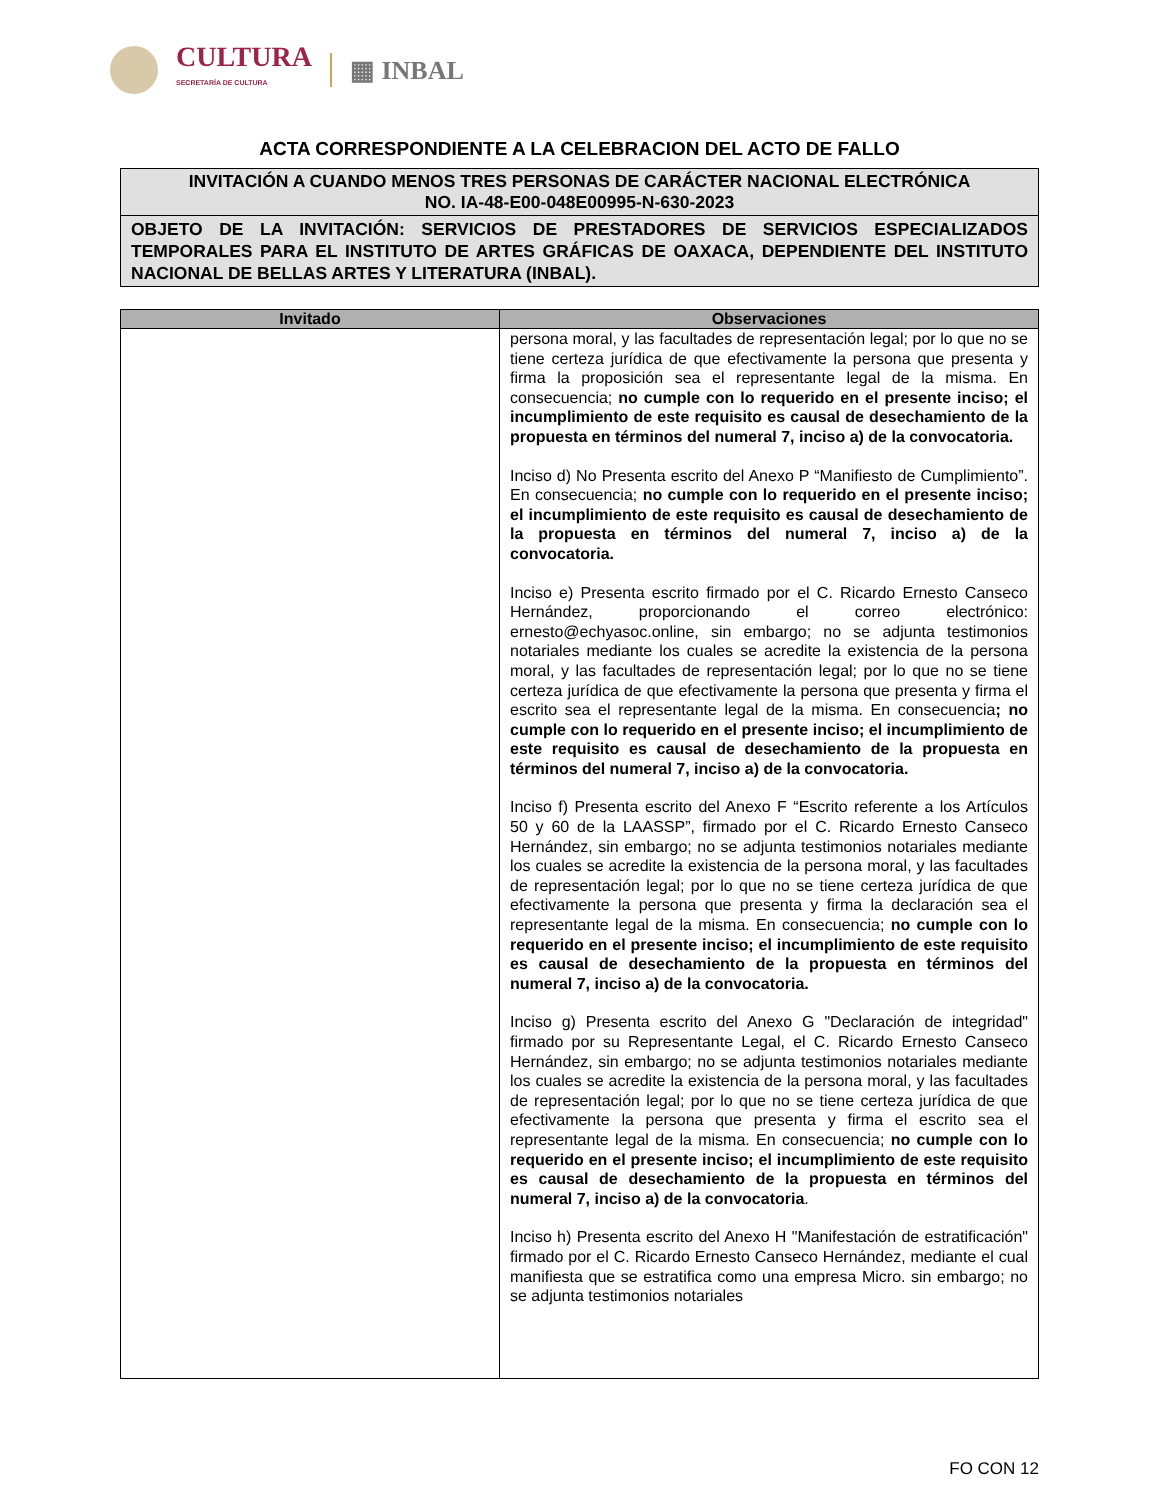CULTURA
SECRETARÍA DE CULTURA
▦ INBAL
ACTA CORRESPONDIENTE A LA CELEBRACION DEL ACTO DE FALLO
INVITACIÓN A CUANDO MENOS TRES PERSONAS DE CARÁCTER NACIONAL ELECTRÓNICA
NO. IA-48-E00-048E00995-N-630-2023
OBJETO DE LA INVITACIÓN: SERVICIOS DE PRESTADORES DE SERVICIOS ESPECIALIZADOS TEMPORALES PARA EL INSTITUTO DE ARTES GRÁFICAS DE OAXACA, DEPENDIENTE DEL INSTITUTO NACIONAL DE BELLAS ARTES Y LITERATURA (INBAL).
| Invitado | Observaciones |
| --- | --- |
| | persona moral, y las facultades de representación legal; por lo que no se tiene certeza jurídica de que efectivamente la persona que presenta y firma la proposición sea el representante legal de la misma. En consecuencia; no cumple con lo requerido en el presente inciso; el incumplimiento de este requisito es causal de desechamiento de la propuesta en términos del numeral 7, inciso a) de la convocatoria. Inciso d) No Presenta escrito del Anexo P “Manifiesto de Cumplimiento”. En consecuencia; no cumple con lo requerido en el presente inciso; el incumplimiento de este requisito es causal de desechamiento de la propuesta en términos del numeral 7, inciso a) de la convocatoria. Inciso e) Presenta escrito firmado por el C. Ricardo Ernesto Canseco Hernández, proporcionando el correo electrónico: ernesto@echyasoc.online, sin embargo; no se adjunta testimonios notariales mediante los cuales se acredite la existencia de la persona moral, y las facultades de representación legal; por lo que no se tiene certeza jurídica de que efectivamente la persona que presenta y firma el escrito sea el representante legal de la misma. En consecuencia ; no cumple con lo requerido en el presente inciso; el incumplimiento de este requisito es causal de desechamiento de la propuesta en términos del numeral 7, inciso a) de la convocatoria. Inciso f) Presenta escrito del Anexo F “Escrito referente a los Artículos 50 y 60 de la LAASSP”, firmado por el C. Ricardo Ernesto Canseco Hernández, sin embargo; no se adjunta testimonios notariales mediante los cuales se acredite la existencia de la persona moral, y las facultades de representación legal; por lo que no se tiene certeza jurídica de que efectivamente la persona que presenta y firma la declaración sea el representante legal de la misma. En consecuencia; no cumple con lo requerido en el presente inciso; el incumplimiento de este requisito es causal de desechamiento de la propuesta en términos del numeral 7, inciso a) de la convocatoria. Inciso g) Presenta escrito del Anexo G "Declaración de integridad" firmado por su Representante Legal, el C. Ricardo Ernesto Canseco Hernández, sin embargo; no se adjunta testimonios notariales mediante los cuales se acredite la existencia de la persona moral, y las facultades de representación legal; por lo que no se tiene certeza jurídica de que efectivamente la persona que presenta y firma el escrito sea el representante legal de la misma. En consecuencia; no cumple con lo requerido en el presente inciso; el incumplimiento de este requisito es causal de desechamiento de la propuesta en términos del numeral 7, inciso a) de la convocatoria . Inciso h) Presenta escrito del Anexo H "Manifestación de estratificación" firmado por el C. Ricardo Ernesto Canseco Hernández, mediante el cual manifiesta que se estratifica como una empresa Micro. sin embargo; no se adjunta testimonios notariales |
FO CON 12